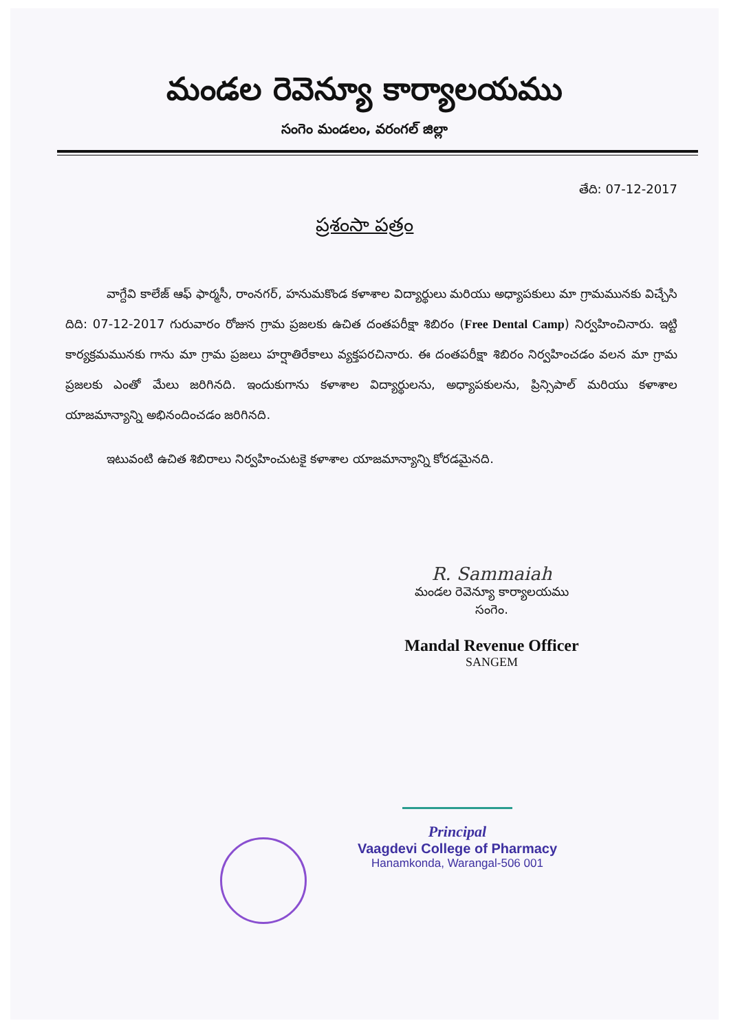మండల రెవెన్యూ కార్యాలయము
సంగెం మండలం, వరంగల్ జిల్లా
తేది: 07-12-2017
ప్రశంసా పత్రం
వాగ్దేవి కాలేజ్ ఆఫ్ ఫార్మసీ, రాంనగర్, హనుమకొండ కళాశాల విద్యార్థులు మరియు అధ్యాపకులు మా గ్రామమునకు విచ్చేసి దిది: 07-12-2017 గురువారం రోజున గ్రామ ప్రజలకు ఉచిత దంతపరీక్షా శిబిరం (Free Dental Camp) నిర్వహించినారు. ఇట్టి కార్యక్రమమునకు గాను మా గ్రామ ప్రజలు హర్షాతిరేకాలు వ్యక్తపరచినారు. ఈ దంతపరీక్షా శిబిరం నిర్వహించడం వలన మా గ్రామ ప్రజలకు ఎంతో మేలు జరిగినది. ఇందుకుగాను కళాశాల విద్యార్థులను, అధ్యాపకులను, ప్రిన్సిపాల్ మరియు కళాశాల యాజమాన్యాన్ని అభినందించడం జరిగినది.
ఇటువంటి ఉచిత శిబిరాలు నిర్వహించుటకై కళాశాల యాజమాన్యాన్ని కోరడమైనది.
R. Sammaiah
మండల రెవెన్యూ కార్యాలయము
సంగెం.
Mandal Revenue Officer
SANGEM
Principal
Vaagdevi College of Pharmacy
Hanamkonda, Warangal-506 001